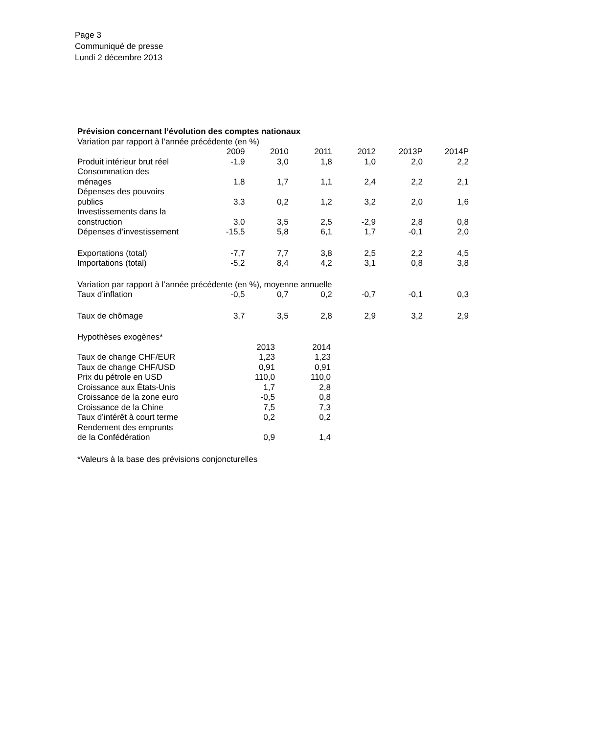Page 3
Communiqué de presse
Lundi 2 décembre 2013
| Prévision concernant l’évolution des comptes nationaux | | | | | | |
| Variation par rapport à l’année précédente (en %) | | | | | | |
| | 2009 | 2010 | 2011 | 2012 | 2013P | 2014P |
| Produit intérieur brut réel | -1,9 | 3,0 | 1,8 | 1,0 | 2,0 | 2,2 |
| Consommation des ménages | 1,8 | 1,7 | 1,1 | 2,4 | 2,2 | 2,1 |
| Dépenses des pouvoirs publics | 3,3 | 0,2 | 1,2 | 3,2 | 2,0 | 1,6 |
| Investissements dans la construction | 3,0 | 3,5 | 2,5 | -2,9 | 2,8 | 0,8 |
| Dépenses d’investissement | -15,5 | 5,8 | 6,1 | 1,7 | -0,1 | 2,0 |
| Exportations (total) | -7,7 | 7,7 | 3,8 | 2,5 | 2,2 | 4,5 |
| Importations (total) | -5,2 | 8,4 | 4,2 | 3,1 | 0,8 | 3,8 |
| Variation par rapport à l’année précédente (en %), moyenne annuelle | | | | | | |
| Taux d’inflation | -0,5 | 0,7 | 0,2 | -0,7 | -0,1 | 0,3 |
| Taux de chômage | 3,7 | 3,5 | 2,8 | 2,9 | 3,2 | 2,9 |
| Hypothèses exogènes* | | |
| | 2013 | 2014 |
| Taux de change CHF/EUR | 1,23 | 1,23 |
| Taux de change CHF/USD | 0,91 | 0,91 |
| Prix du pétrole en USD | 110,0 | 110,0 |
| Croissance aux États-Unis | 1,7 | 2,8 |
| Croissance de la zone euro | -0,5 | 0,8 |
| Croissance de la Chine | 7,5 | 7,3 |
| Taux d’intérêt à court terme | 0,2 | 0,2 |
| Rendement des emprunts de la Confédération | 0,9 | 1,4 |
*Valeurs à la base des prévisions conjoncturelles